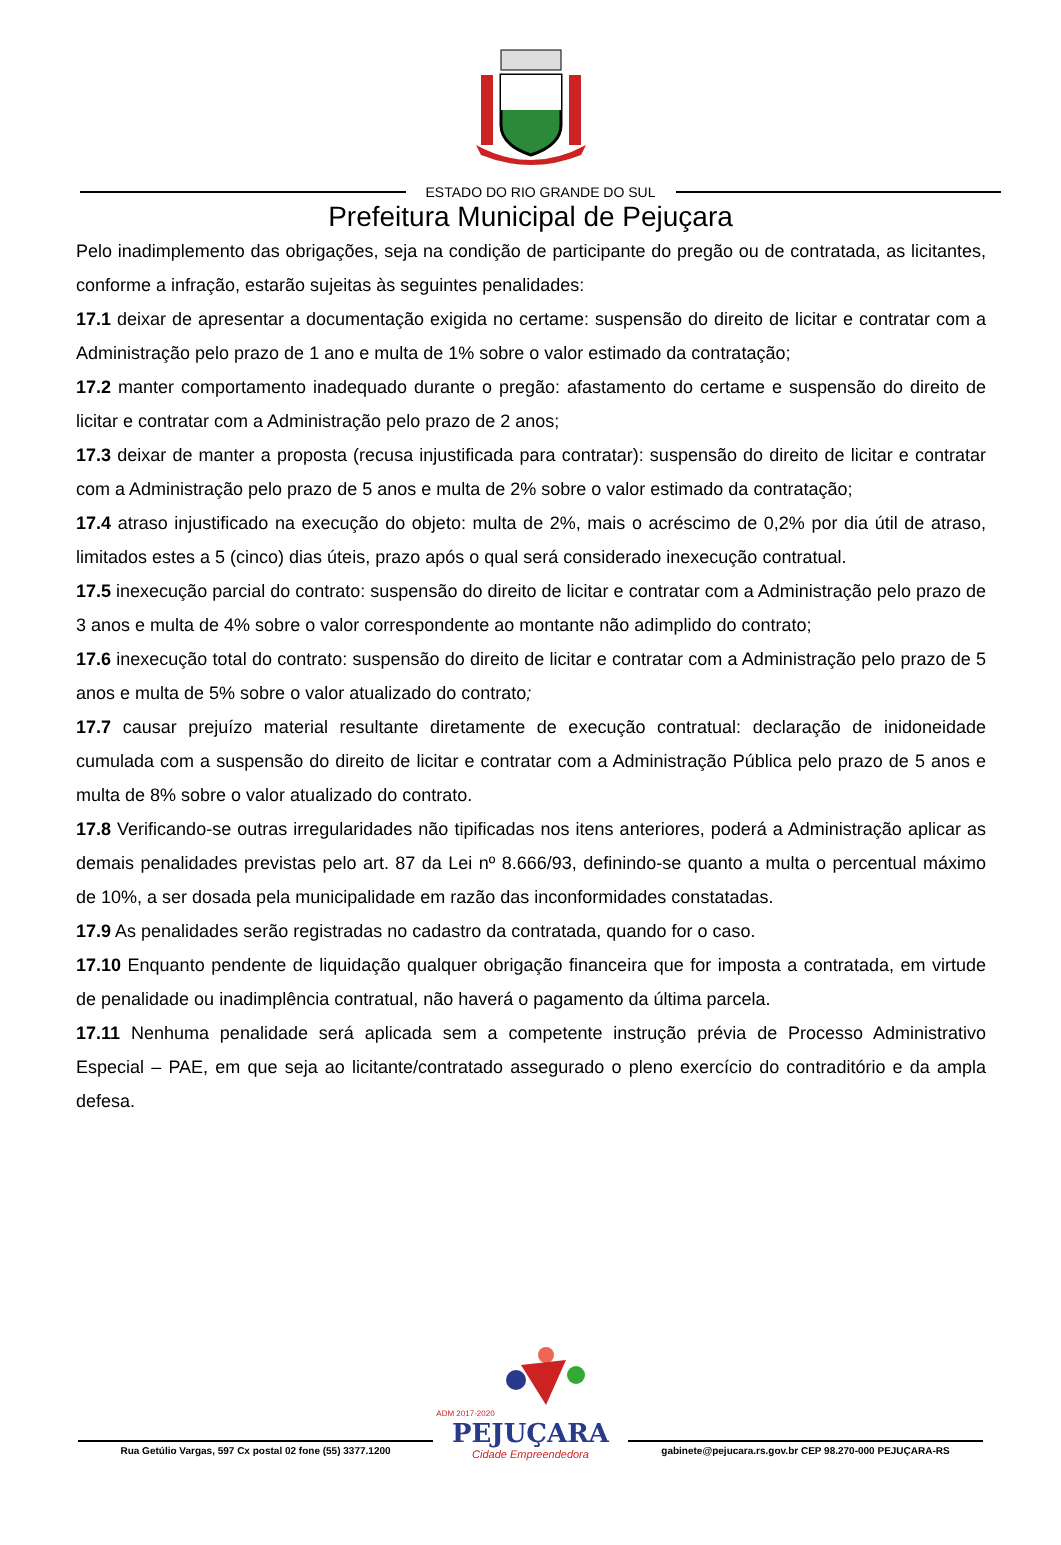ESTADO DO RIO GRANDE DO SUL
Prefeitura Municipal de Pejuçara
Pelo inadimplemento das obrigações, seja na condição de participante do pregão ou de contratada, as licitantes, conforme a infração, estarão sujeitas às seguintes penalidades:
17.1 deixar de apresentar a documentação exigida no certame: suspensão do direito de licitar e contratar com a Administração pelo prazo de 1 ano e multa de 1% sobre o valor estimado da contratação;
17.2 manter comportamento inadequado durante o pregão: afastamento do certame e suspensão do direito de licitar e contratar com a Administração pelo prazo de 2 anos;
17.3 deixar de manter a proposta (recusa injustificada para contratar): suspensão do direito de licitar e contratar com a Administração pelo prazo de 5 anos e multa de 2% sobre o valor estimado da contratação;
17.4 atraso injustificado na execução do objeto: multa de 2%, mais o acréscimo de 0,2% por dia útil de atraso, limitados estes a 5 (cinco) dias úteis, prazo após o qual será considerado inexecução contratual.
17.5 inexecução parcial do contrato: suspensão do direito de licitar e contratar com a Administração pelo prazo de 3 anos e multa de 4% sobre o valor correspondente ao montante não adimplido do contrato;
17.6 inexecução total do contrato: suspensão do direito de licitar e contratar com a Administração pelo prazo de 5 anos e multa de 5% sobre o valor atualizado do contrato;
17.7 causar prejuízo material resultante diretamente de execução contratual: declaração de inidoneidade cumulada com a suspensão do direito de licitar e contratar com a Administração Pública pelo prazo de 5 anos e multa de 8% sobre o valor atualizado do contrato.
17.8 Verificando-se outras irregularidades não tipificadas nos itens anteriores, poderá a Administração aplicar as demais penalidades previstas pelo art. 87 da Lei nº 8.666/93, definindo-se quanto a multa o percentual máximo de 10%, a ser dosada pela municipalidade em razão das inconformidades constatadas.
17.9 As penalidades serão registradas no cadastro da contratada, quando for o caso.
17.10 Enquanto pendente de liquidação qualquer obrigação financeira que for imposta a contratada, em virtude de penalidade ou inadimplência contratual, não haverá o pagamento da última parcela.
17.11 Nenhuma penalidade será aplicada sem a competente instrução prévia de Processo Administrativo Especial – PAE, em que seja ao licitante/contratado assegurado o pleno exercício do contraditório e da ampla defesa.
ADM 2017-2020
PEJUÇARA
Cidade Empreendedora
Rua Getúlio Vargas, 597 Cx postal 02 fone (55) 3377.1200
gabinete@pejucara.rs.gov.br CEP 98.270-000 PEJUÇARA-RS